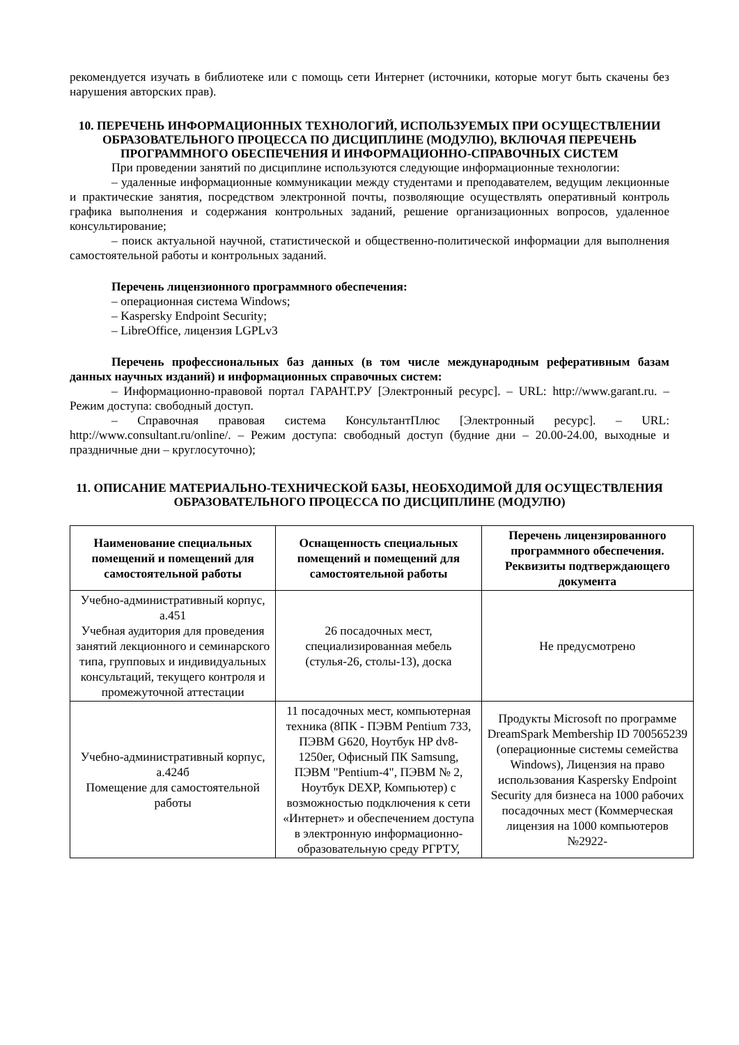рекомендуется изучать в библиотеке или с помощь сети Интернет (источники, которые могут быть скачены без нарушения авторских прав).
10. ПЕРЕЧЕНЬ ИНФОРМАЦИОННЫХ ТЕХНОЛОГИЙ, ИСПОЛЬЗУЕМЫХ ПРИ ОСУЩЕСТВЛЕНИИ ОБРАЗОВАТЕЛЬНОГО ПРОЦЕССА ПО ДИСЦИПЛИНЕ (МОДУЛЮ), ВКЛЮЧАЯ ПЕРЕЧЕНЬ ПРОГРАММНОГО ОБЕСПЕЧЕНИЯ И ИНФОРМАЦИОННО-СПРАВОЧНЫХ СИСТЕМ
При проведении занятий по дисциплине используются следующие информационные технологии:
– удаленные информационные коммуникации между студентами и преподавателем, ведущим лекционные и практические занятия, посредством электронной почты, позволяющие осуществлять оперативный контроль графика выполнения и содержания контрольных заданий, решение организационных вопросов, удаленное консультирование;
– поиск актуальной научной, статистической и общественно-политической информации для выполнения самостоятельной работы и контрольных заданий.
Перечень лицензионного программного обеспечения:
– операционная система Windows;
– Kaspersky Endpoint Security;
– LibreOffice, лицензия LGPLv3
Перечень профессиональных баз данных (в том числе международным реферативным базам данных научных изданий) и информационных справочных систем:
– Информационно-правовой портал ГАРАНТ.РУ [Электронный ресурс]. – URL: http://www.garant.ru. – Режим доступа: свободный доступ.
– Справочная правовая система КонсультантПлюс [Электронный ресурс]. – URL: http://www.consultant.ru/online/. – Режим доступа: свободный доступ (будние дни – 20.00-24.00, выходные и праздничные дни – круглосуточно);
11. ОПИСАНИЕ МАТЕРИАЛЬНО-ТЕХНИЧЕСКОЙ БАЗЫ, НЕОБХОДИМОЙ ДЛЯ ОСУЩЕСТВЛЕНИЯ ОБРАЗОВАТЕЛЬНОГО ПРОЦЕССА ПО ДИСЦИПЛИНЕ (МОДУЛЮ)
| Наименование специальных помещений и помещений для самостоятельной работы | Оснащенность специальных помещений и помещений для самостоятельной работы | Перечень лицензированного программного обеспечения. Реквизиты подтверждающего документа |
| --- | --- | --- |
| Учебно-административный корпус, а.451 Учебная аудитория для проведения занятий лекционного и семинарского типа, групповых и индивидуальных консультаций, текущего контроля и промежуточной аттестации | 26 посадочных мест, специализированная мебель (стулья-26, столы-13), доска | Не предусмотрено |
| Учебно-административный корпус, а.424б Помещение для самостоятельной работы | 11 посадочных мест, компьютерная техника (8ПК - ПЭВМ Pentium 733, ПЭВМ G620, Ноутбук HP dv8-1250er, Офисный ПК Samsung, ПЭВМ "Pentium-4", ПЭВМ № 2, Ноутбук DEXP, Компьютер) с возможностью подключения к сети «Интернет» и обеспечением доступа в электронную информационно-образовательную среду РГРТУ, | Продукты Microsoft по программе DreamSpark Membership ID 700565239 (операционные системы семейства Windows), Лицензия на право использования Kaspersky Endpoint Security для бизнеса на 1000 рабочих посадочных мест (Коммерческая лицензия на 1000 компьютеров №2922- |